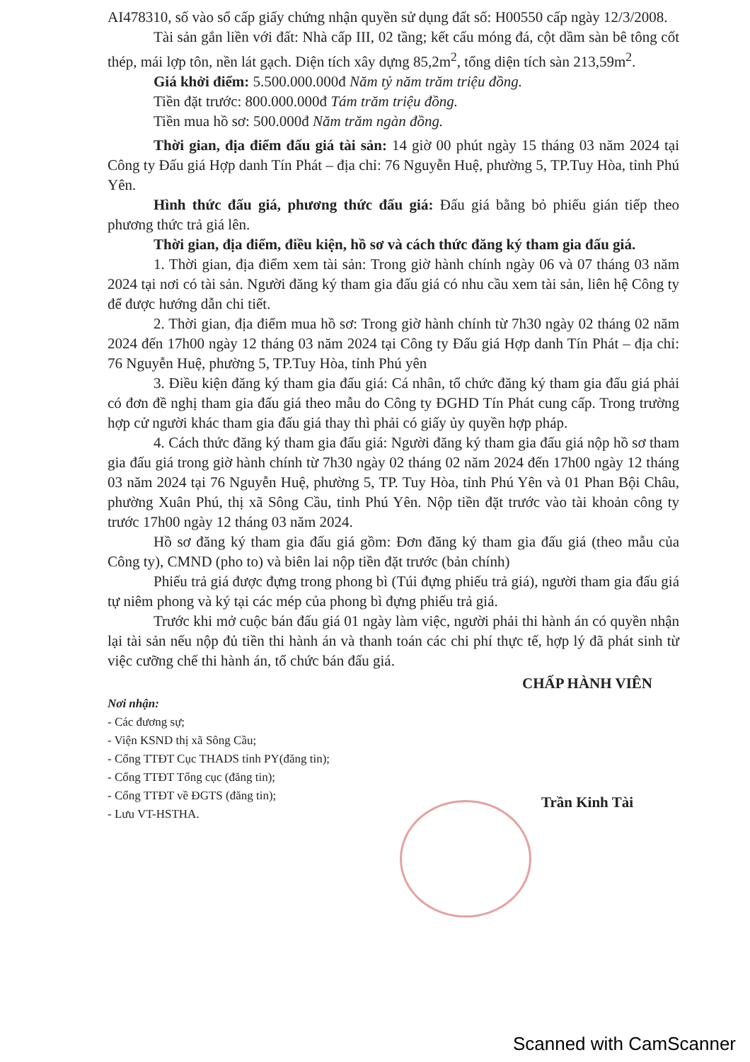AI478310, số vào sổ cấp giấy chứng nhận quyền sử dụng đất số: H00550 cấp ngày 12/3/2008.
Tài sản gắn liền với đất: Nhà cấp III, 02 tầng; kết cấu móng đá, cột dầm sàn bê tông cốt thép, mái lợp tôn, nền lát gạch. Diện tích xây dựng 85,2m<sup>2</sup>, tổng diện tích sàn 213,59m<sup>2</sup>.
Giá khởi điểm: 5.500.000.000đ Năm tỷ năm trăm triệu đồng.
Tiền đặt trước: 800.000.000đ Tám trăm triệu đồng.
Tiền mua hồ sơ: 500.000đ Năm trăm ngàn đồng.
Thời gian, địa điểm đấu giá tài sản: 14 giờ 00 phút ngày 15 tháng 03 năm 2024 tại Công ty Đấu giá Hợp danh Tín Phát – địa chỉ: 76 Nguyễn Huệ, phường 5, TP.Tuy Hòa, tỉnh Phú Yên.
Hình thức đấu giá, phương thức đấu giá: Đấu giá bằng bỏ phiếu gián tiếp theo phương thức trả giá lên.
Thời gian, địa điểm, điều kiện, hồ sơ và cách thức đăng ký tham gia đấu giá.
1. Thời gian, địa điểm xem tài sản: Trong giờ hành chính ngày 06 và 07 tháng 03 năm 2024 tại nơi có tài sản. Người đăng ký tham gia đấu giá có nhu cầu xem tài sản, liên hệ Công ty để được hướng dẫn chi tiết.
2. Thời gian, địa điểm mua hồ sơ: Trong giờ hành chính từ 7h30 ngày 02 tháng 02 năm 2024 đến 17h00 ngày 12 tháng 03 năm 2024 tại Công ty Đấu giá Hợp danh Tín Phát – địa chỉ: 76 Nguyễn Huệ, phường 5, TP.Tuy Hòa, tỉnh Phú yên
3. Điều kiện đăng ký tham gia đấu giá: Cá nhân, tổ chức đăng ký tham gia đấu giá phải có đơn đề nghị tham gia đấu giá theo mẫu do Công ty ĐGHD Tín Phát cung cấp. Trong trường hợp cử người khác tham gia đấu giá thay thì phải có giấy ủy quyền hợp pháp.
4. Cách thức đăng ký tham gia đấu giá: Người đăng ký tham gia đấu giá nộp hồ sơ tham gia đấu giá trong giờ hành chính từ 7h30 ngày 02 tháng 02 năm 2024 đến 17h00 ngày 12 tháng 03 năm 2024 tại 76 Nguyễn Huệ, phường 5, TP. Tuy Hòa, tỉnh Phú Yên và 01 Phan Bội Châu, phường Xuân Phú, thị xã Sông Cầu, tỉnh Phú Yên. Nộp tiền đặt trước vào tài khoản công ty trước 17h00 ngày 12 tháng 03 năm 2024.
Hồ sơ đăng ký tham gia đấu giá gồm: Đơn đăng ký tham gia đấu giá (theo mẫu của Công ty), CMND (pho to) và biên lai nộp tiền đặt trước (bản chính)
Phiếu trả giá được đựng trong phong bì (Túi đựng phiếu trả giá), người tham gia đấu giá tự niêm phong và ký tại các mép của phong bì đựng phiếu trả giá.
Trước khi mở cuộc bán đấu giá 01 ngày làm việc, người phải thi hành án có quyền nhận lại tài sản nếu nộp đủ tiền thi hành án và thanh toán các chi phí thực tế, hợp lý đã phát sinh từ việc cưỡng chế thi hành án, tổ chức bán đấu giá.
Nơi nhận:
- Các đương sự;
- Viện KSND thị xã Sông Cầu;
- Cổng TTĐT Cục THADS tỉnh PY(đăng tin);
- Cổng TTĐT Tổng cục (đăng tin);
- Cổng TTĐT về ĐGTS (đăng tin);
- Lưu VT-HSTHA.
CHẤP HÀNH VIÊN
Trần Kinh Tài
Scanned with CamScanner